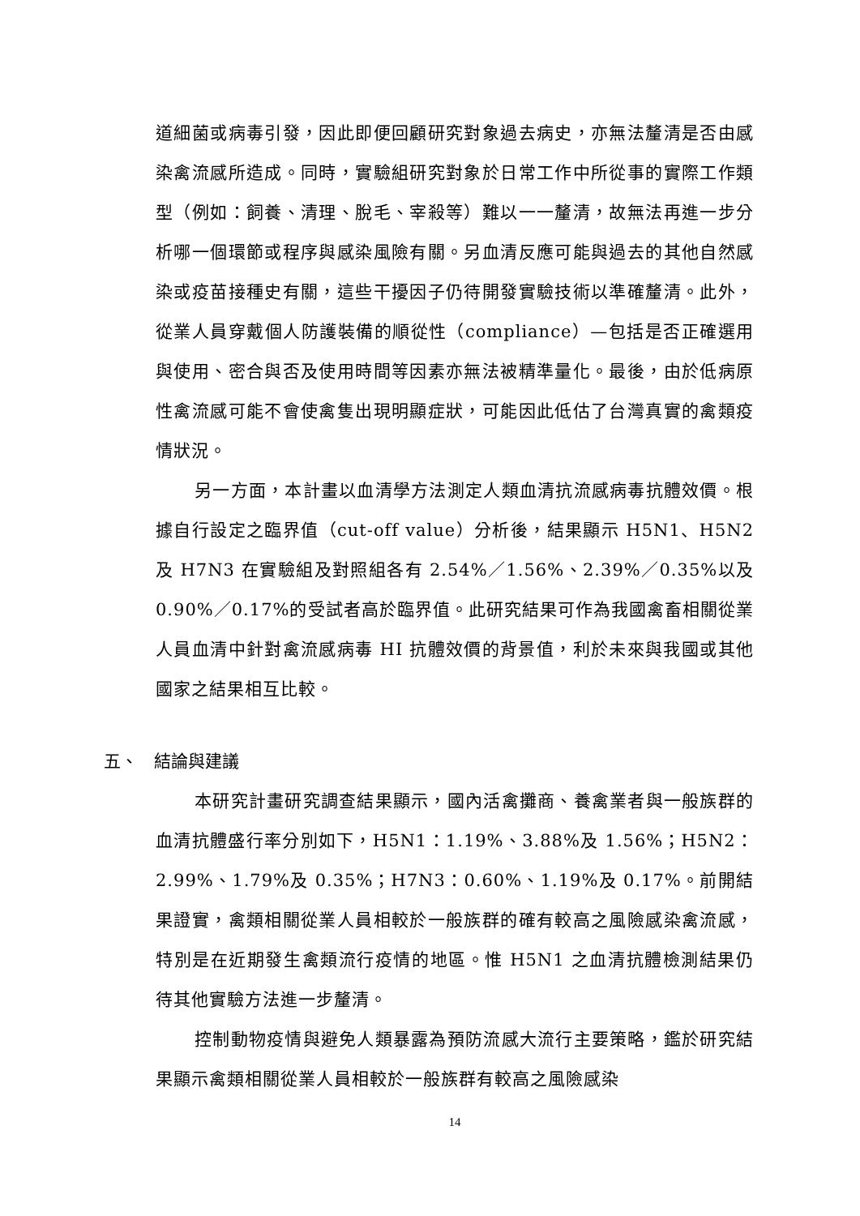道細菌或病毒引發，因此即便回顧研究對象過去病史，亦無法釐清是否由感染禽流感所造成。同時，實驗組研究對象於日常工作中所從事的實際工作類型（例如：飼養、清理、脫毛、宰殺等）難以一一釐清，故無法再進一步分析哪一個環節或程序與感染風險有關。另血清反應可能與過去的其他自然感染或疫苗接種史有關，這些干擾因子仍待開發實驗技術以準確釐清。此外，從業人員穿戴個人防護裝備的順從性（compliance）—包括是否正確選用與使用、密合與否及使用時間等因素亦無法被精準量化。最後，由於低病原性禽流感可能不會使禽隻出現明顯症狀，可能因此低估了台灣真實的禽類疫情狀況。
另一方面，本計畫以血清學方法測定人類血清抗流感病毒抗體效價。根據自行設定之臨界值（cut-off value）分析後，結果顯示 H5N1、H5N2 及 H7N3 在實驗組及對照組各有 2.54%／1.56%、2.39%／0.35%以及 0.90%／0.17%的受試者高於臨界值。此研究結果可作為我國禽畜相關從業人員血清中針對禽流感病毒 HI 抗體效價的背景值，利於未來與我國或其他國家之結果相互比較。
五、 結論與建議
本研究計畫研究調查結果顯示，國內活禽攤商、養禽業者與一般族群的血清抗體盛行率分別如下，H5N1：1.19%、3.88%及 1.56%；H5N2：2.99%、1.79%及 0.35%；H7N3：0.60%、1.19%及 0.17%。前開結果證實，禽類相關從業人員相較於一般族群的確有較高之風險感染禽流感，特別是在近期發生禽類流行疫情的地區。惟 H5N1 之血清抗體檢測結果仍待其他實驗方法進一步釐清。
控制動物疫情與避免人類暴露為預防流感大流行主要策略，鑑於研究結果顯示禽類相關從業人員相較於一般族群有較高之風險感染
14